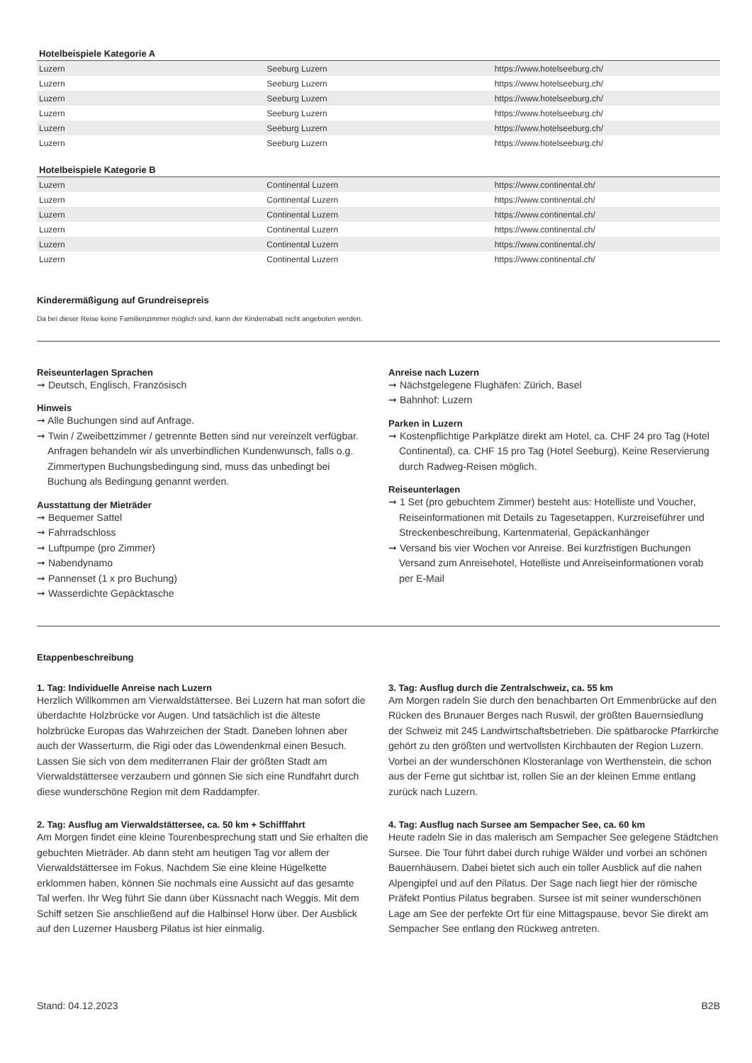Hotelbeispiele Kategorie A
| Luzern | Seeburg Luzern | https://www.hotelseeburg.ch/ |
| Luzern | Seeburg Luzern | https://www.hotelseeburg.ch/ |
| Luzern | Seeburg Luzern | https://www.hotelseeburg.ch/ |
| Luzern | Seeburg Luzern | https://www.hotelseeburg.ch/ |
| Luzern | Seeburg Luzern | https://www.hotelseeburg.ch/ |
| Luzern | Seeburg Luzern | https://www.hotelseeburg.ch/ |
Hotelbeispiele Kategorie B
| Luzern | Continental Luzern | https://www.continental.ch/ |
| Luzern | Continental Luzern | https://www.continental.ch/ |
| Luzern | Continental Luzern | https://www.continental.ch/ |
| Luzern | Continental Luzern | https://www.continental.ch/ |
| Luzern | Continental Luzern | https://www.continental.ch/ |
| Luzern | Continental Luzern | https://www.continental.ch/ |
Kinderermäßigung auf Grundreisepreis
Da bei dieser Reise keine Familienzimmer möglich sind, kann der Kinderrabatt nicht angeboten werden.
Reiseunterlagen Sprachen
➞ Deutsch, Englisch, Französisch
Hinweis
➞ Alle Buchungen sind auf Anfrage.
➞ Twin / Zweibettzimmer / getrennte Betten sind nur vereinzelt verfügbar. Anfragen behandeln wir als unverbindlichen Kunden­wunsch, falls o.g. Zimmertypen Buchungsbedingung sind, muss das unbedingt bei Buchung als Bedingung genannt werden.
Ausstattung der Mieträder
➞ Bequemer Sattel
➞ Fahrradschloss
➞ Luftpumpe (pro Zimmer)
➞ Nabendynamo
➞ Pannenset (1 x pro Buchung)
➞ Wasserdichte Gepäcktasche
Anreise nach Luzern
➞ Nächstgelegene Flughäfen: Zürich, Basel
➞ Bahnhof: Luzern
Parken in Luzern
➞ Kostenpflichtige Parkplätze direkt am Hotel, ca. CHF 24 pro Tag (Hotel Continental), ca. CHF 15 pro Tag (Hotel Seeburg). Keine Reservierung durch Radweg-Reisen möglich.
Reiseunterlagen
➞ 1 Set (pro gebuchtem Zimmer) besteht aus: Hotelliste und Voucher, Reiseinformationen mit Details zu Tagesetappen, Kurzreiseführer und Streckenbeschreibung, Kartenmaterial, Gepäckanhänger
➞ Versand bis vier Wochen vor Anreise. Bei kurzfristigen Buchungen Versand zum Anreisehotel, Hotelliste und Anreiseinformationen vorab per E-Mail
Etappenbeschreibung
1. Tag: Individuelle Anreise nach Luzern
Herzlich Willkommen am Vierwaldstättersee. Bei Luzern hat man sofort die überdachte Holzbrücke vor Augen. Und tatsächlich ist die älteste holzbrücke Europas das Wahrzeichen der Stadt. Daneben lohnen aber auch der Wasserturm, die Rigi oder das Löwendenkmal einen Besuch. Lassen Sie sich von dem mediterranen Flair der größten Stadt am Vierwaldstättersee verzaubern und gönnen Sie sich eine Rundfahrt durch diese wunderschöne Region mit dem Raddampfer.
2. Tag: Ausflug am Vierwaldstättersee, ca. 50 km + Schifffahrt
Am Morgen findet eine kleine Tourenbesprechung statt und Sie erhalten die gebuchten Mieträder. Ab dann steht am heutigen Tag vor allem der Vierwaldstättersee im Fokus. Nachdem Sie eine kleine Hügelkette erklommen haben, können Sie nochmals eine Aussicht auf das gesamte Tal werfen. Ihr Weg führt Sie dann über Küssnacht nach Weggis. Mit dem Schiff setzen Sie anschließend auf die Halbinsel Horw über. Der Ausblick auf den Luzerner Hausberg Pilatus ist hier einmalig.
3. Tag: Ausflug durch die Zentralschweiz, ca. 55 km
Am Morgen radeln Sie durch den benachbarten Ort Emmenbrücke auf den Rücken des Brunauer Berges nach Ruswil, der größten Bauernsiedlung der Schweiz mit 245 Landwirtschaftsbetrieben. Die spätbarocke Pfarrkirche gehört zu den größten und wertvollsten Kirch­bauten der Region Luzern. Vorbei an der wunderschönen Klosteranlage von Werthenstein, die schon aus der Ferne gut sichtbar ist, rollen Sie an der kleinen Emme entlang zurück nach Luzern.
4. Tag: Ausflug nach Sursee am Sempacher See, ca. 60 km
Heute radeln Sie in das malerisch am Sempacher See gelegene Städtchen Sursee. Die Tour führt dabei durch ruhige Wälder und vorbei an schönen Bauernhäusern. Dabei bietet sich auch ein toller Ausblick auf die nahen Alpengipfel und auf den Pilatus. Der Sage nach liegt hier der römische Präfekt Pontius Pilatus begraben. Sursee ist mit seiner wunderschönen Lage am See der perfekte Ort für eine Mittagspause, bevor Sie direkt am Sempacher See entlang den Rückweg antreten.
Stand: 04.12.2023 B2B